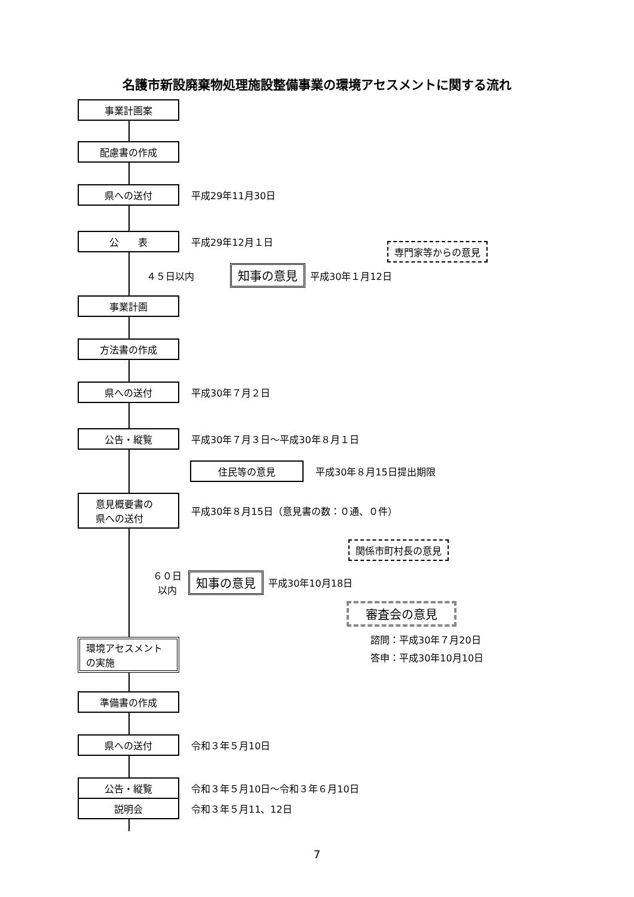名護市新設廃棄物処理施設整備事業の環境アセスメントに関する流れ
事業計画案
配慮書の作成
県への送付
平成29年11月30日
公　　表
平成29年12月１日
専門家等からの意見
４５日以内 知事の意見 平成30年１月12日
事業計画
方法書の作成
県への送付
平成30年７月２日
公告・縦覧
平成30年７月３日～平成30年８月１日
住民等の意見
平成30年８月15日提出期限
意見概要書の
県への送付
平成30年８月15日（意見書の数：０通、０件）
関係市町村長の意見
６０日
以内 知事の意見 平成30年10月18日
審査会の意見
諮問：平成30年７月20日
答申：平成30年10月10日
環境アセスメント
の実施
準備書の作成
県への送付
令和３年５月10日
公告・縦覧
令和３年５月10日～令和３年６月10日
説明会
令和３年５月11、12日
7